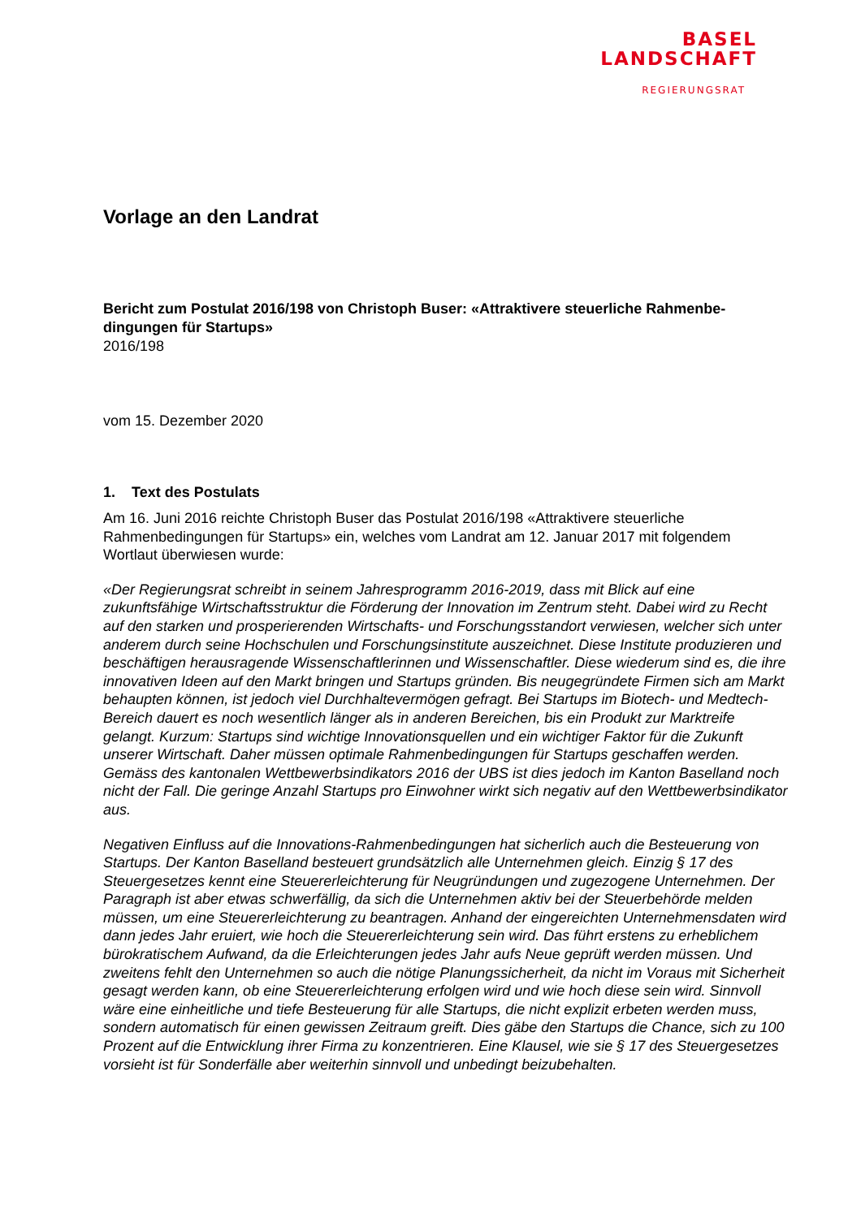BASEL
LANDSCHAFT
REGIERUNGSRAT
Vorlage an den Landrat
Bericht zum Postulat 2016/198 von Christoph Buser: «Attraktivere steuerliche Rahmenbe-
dingungen für Startups»
2016/198
vom 15. Dezember 2020
1. Text des Postulats
Am 16. Juni 2016 reichte Christoph Buser das Postulat 2016/198 «Attraktivere steuerliche Rahmenbedingungen für Startups» ein, welches vom Landrat am 12. Januar 2017 mit folgendem Wortlaut überwiesen wurde:
«Der Regierungsrat schreibt in seinem Jahresprogramm 2016-2019, dass mit Blick auf eine zukunftsfähige Wirtschaftsstruktur die Förderung der Innovation im Zentrum steht. Dabei wird zu Recht auf den starken und prosperierenden Wirtschafts- und Forschungsstandort verwiesen, welcher sich unter anderem durch seine Hochschulen und Forschungsinstitute auszeichnet. Diese Institute produzieren und beschäftigen herausragende Wissenschaftlerinnen und Wissenschaftler. Diese wiederum sind es, die ihre innovativen Ideen auf den Markt bringen und Startups gründen. Bis neugegründete Firmen sich am Markt behaupten können, ist jedoch viel Durchhaltevermögen gefragt. Bei Startups im Biotech- und Medtech-Bereich dauert es noch wesentlich länger als in anderen Bereichen, bis ein Produkt zur Marktreife gelangt. Kurzum: Startups sind wichtige Innovationsquellen und ein wichtiger Faktor für die Zukunft unserer Wirtschaft. Daher müssen optimale Rahmenbedingungen für Startups geschaffen werden. Gemäss des kantonalen Wettbewerbsindikators 2016 der UBS ist dies jedoch im Kanton Baselland noch nicht der Fall. Die geringe Anzahl Startups pro Einwohner wirkt sich negativ auf den Wettbewerbsindikator aus.
Negativen Einfluss auf die Innovations-Rahmenbedingungen hat sicherlich auch die Besteuerung von Startups. Der Kanton Baselland besteuert grundsätzlich alle Unternehmen gleich. Einzig § 17 des Steuergesetzes kennt eine Steuererleichterung für Neugründungen und zugezogene Unternehmen. Der Paragraph ist aber etwas schwerfällig, da sich die Unternehmen aktiv bei der Steuerbehörde melden müssen, um eine Steuererleichterung zu beantragen. Anhand der eingereichten Unternehmensdaten wird dann jedes Jahr eruiert, wie hoch die Steuererleichterung sein wird. Das führt erstens zu erheblichem bürokratischem Aufwand, da die Erleichterungen jedes Jahr aufs Neue geprüft werden müssen. Und zweitens fehlt den Unternehmen so auch die nötige Planungssicherheit, da nicht im Voraus mit Sicherheit gesagt werden kann, ob eine Steuererleichterung erfolgen wird und wie hoch diese sein wird. Sinnvoll wäre eine einheitliche und tiefe Besteuerung für alle Startups, die nicht explizit erbeten werden muss, sondern automatisch für einen gewissen Zeitraum greift. Dies gäbe den Startups die Chance, sich zu 100 Prozent auf die Entwicklung ihrer Firma zu konzentrieren. Eine Klausel, wie sie § 17 des Steuergesetzes vorsieht ist für Sonderfälle aber weiterhin sinnvoll und unbedingt beizubehalten.